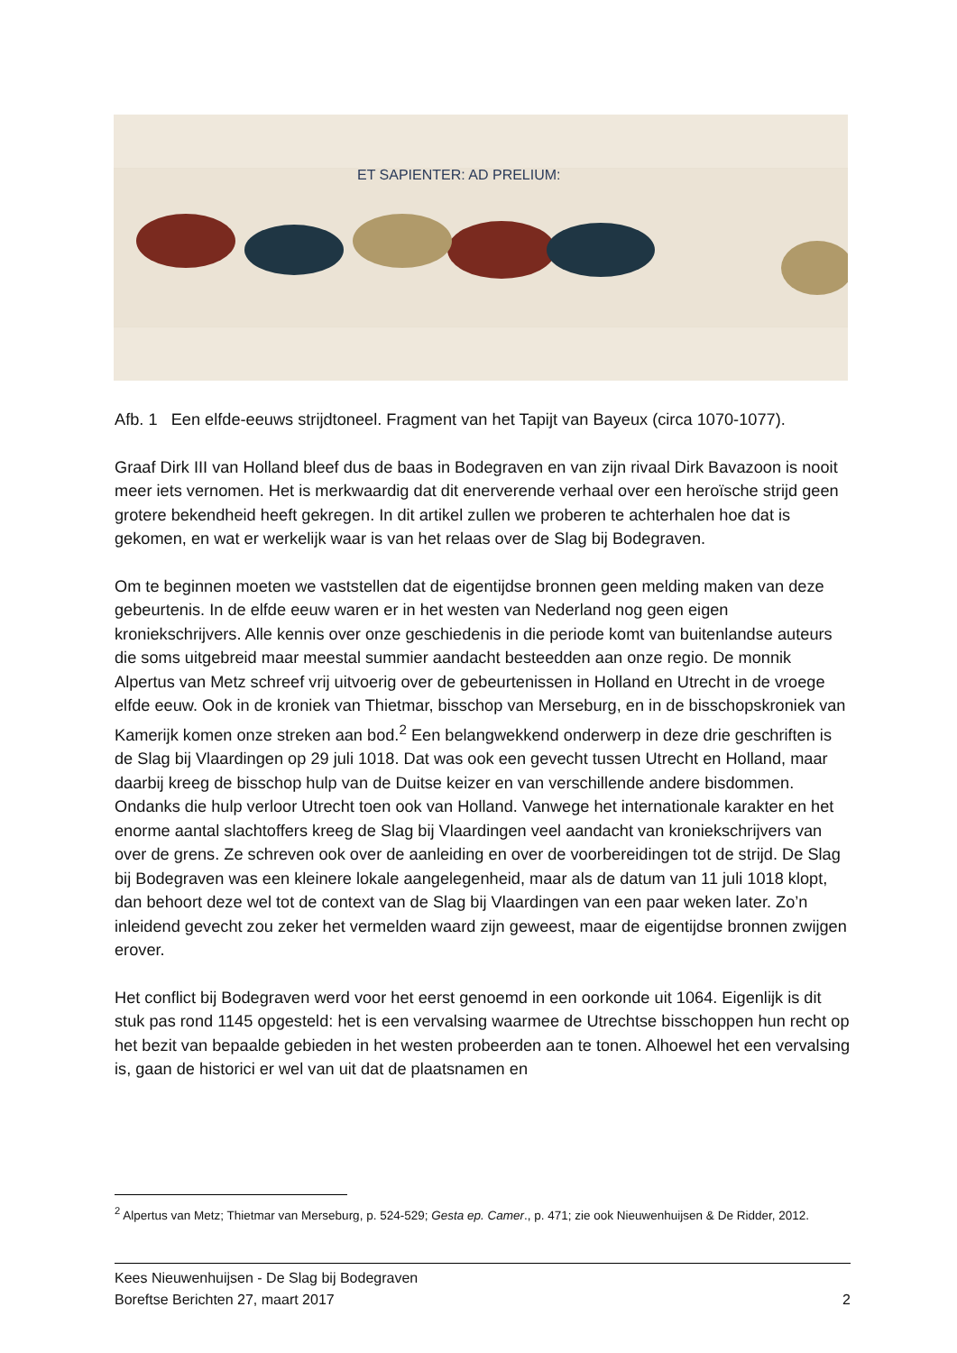ET SAPIENTER: AD PRELIUM:
Afb. 1 Een elfde-eeuws strijdtoneel. Fragment van het Tapijt van Bayeux (circa 1070-1077).
Graaf Dirk III van Holland bleef dus de baas in Bodegraven en van zijn rivaal Dirk Bavazoon is nooit meer iets vernomen. Het is merkwaardig dat dit enerverende verhaal over een heroïsche strijd geen grotere bekendheid heeft gekregen. In dit artikel zullen we proberen te achterhalen hoe dat is gekomen, en wat er werkelijk waar is van het relaas over de Slag bij Bodegraven.
Om te beginnen moeten we vaststellen dat de eigentijdse bronnen geen melding maken van deze gebeurtenis. In de elfde eeuw waren er in het westen van Nederland nog geen eigen kroniekschrijvers. Alle kennis over onze geschiedenis in die periode komt van buitenlandse auteurs die soms uitgebreid maar meestal summier aandacht besteedden aan onze regio. De monnik Alpertus van Metz schreef vrij uitvoerig over de gebeurtenissen in Holland en Utrecht in de vroege elfde eeuw. Ook in de kroniek van Thietmar, bisschop van Merseburg, en in de bisschopskroniek van Kamerijk komen onze streken aan bod.<sup>2</sup> Een belangwekkend onderwerp in deze drie geschriften is de Slag bij Vlaardingen op 29 juli 1018. Dat was ook een gevecht tussen Utrecht en Holland, maar daarbij kreeg de bisschop hulp van de Duitse keizer en van verschillende andere bisdommen. Ondanks die hulp verloor Utrecht toen ook van Holland. Vanwege het internationale karakter en het enorme aantal slachtoffers kreeg de Slag bij Vlaardingen veel aandacht van kroniekschrijvers van over de grens. Ze schreven ook over de aanleiding en over de voorbereidingen tot de strijd. De Slag bij Bodegraven was een kleinere lokale aangelegenheid, maar als de datum van 11 juli 1018 klopt, dan behoort deze wel tot de context van de Slag bij Vlaardingen van een paar weken later. Zo’n inleidend gevecht zou zeker het vermelden waard zijn geweest, maar de eigentijdse bronnen zwijgen erover.
Het conflict bij Bodegraven werd voor het eerst genoemd in een oorkonde uit 1064. Eigenlijk is dit stuk pas rond 1145 opgesteld: het is een vervalsing waarmee de Utrechtse bisschoppen hun recht op het bezit van bepaalde gebieden in het westen probeerden aan te tonen. Alhoewel het een vervalsing is, gaan de historici er wel van uit dat de plaatsnamen en
<sup>2</sup> Alpertus van Metz; Thietmar van Merseburg, p. 524-529; Gesta ep. Camer., p. 471; zie ook Nieuwenhuijsen & De Ridder, 2012.
Kees Nieuwenhuijsen - De Slag bij Bodegraven
Boreftse Berichten 27, maart 2017 2